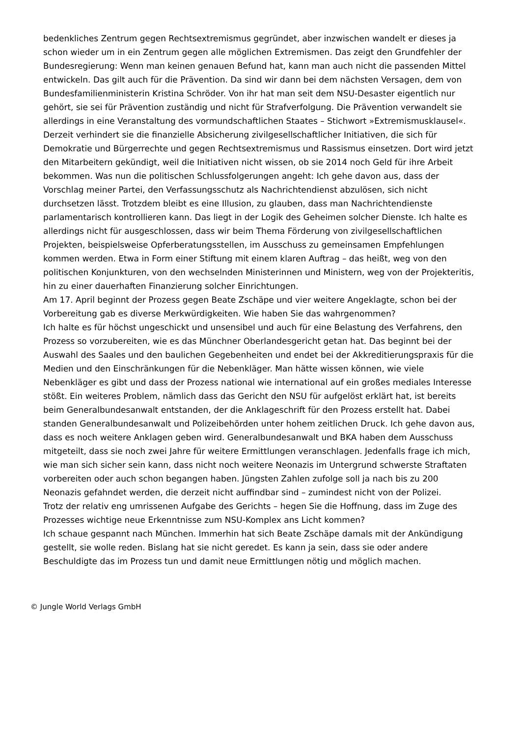bedenkliches Zentrum gegen Rechtsextremismus gegründet, aber inzwischen wandelt er dieses ja schon wieder um in ein Zentrum gegen alle möglichen Extremismen. Das zeigt den Grundfehler der Bundesregierung: Wenn man keinen genauen Befund hat, kann man auch nicht die passenden Mittel entwickeln. Das gilt auch für die Prävention. Da sind wir dann bei dem nächsten Versagen, dem von Bundesfamilienministerin Kristina Schröder. Von ihr hat man seit dem NSU-Desaster eigentlich nur gehört, sie sei für Prävention zuständig und nicht für Strafverfolgung. Die Prävention verwandelt sie allerdings in eine Veranstaltung des vormundschaftlichen Staates – Stichwort »Extremismusklausel«. Derzeit verhindert sie die finanzielle Absicherung zivilgesellschaftlicher Initiativen, die sich für Demokratie und Bürgerrechte und gegen Rechtsextremismus und Rassismus einsetzen. Dort wird jetzt den Mitarbeitern gekündigt, weil die Initiativen nicht wissen, ob sie 2014 noch Geld für ihre Arbeit bekommen. Was nun die politischen Schlussfolgerungen angeht: Ich gehe davon aus, dass der Vorschlag meiner Partei, den Verfassungsschutz als Nachrichtendienst abzulösen, sich nicht durchsetzen lässt. Trotzdem bleibt es eine Illusion, zu glauben, dass man Nachrichtendienste parlamentarisch kontrollieren kann. Das liegt in der Logik des Geheimen solcher Dienste. Ich halte es allerdings nicht für ausgeschlossen, dass wir beim Thema Förderung von zivilgesellschaftlichen Projekten, beispielsweise Opferberatungsstellen, im Ausschuss zu gemeinsamen Empfehlungen kommen werden. Etwa in Form einer Stiftung mit einem klaren Auftrag – das heißt, weg von den politischen Konjunkturen, von den wechselnden Ministerinnen und Ministern, weg von der Projekteritis, hin zu einer dauerhaften Finanzierung solcher Einrichtungen.
Am 17. April beginnt der Prozess gegen Beate Zschäpe und vier weitere Angeklagte, schon bei der Vorbereitung gab es diverse Merkwürdigkeiten. Wie haben Sie das wahrgenommen?
Ich halte es für höchst ungeschickt und unsensibel und auch für eine Belastung des Verfahrens, den Prozess so vorzubereiten, wie es das Münchner Oberlandesgericht getan hat. Das beginnt bei der Auswahl des Saales und den baulichen Gegebenheiten und endet bei der Akkreditierungspraxis für die Medien und den Einschränkungen für die Nebenkläger. Man hätte wissen können, wie viele Nebenkläger es gibt und dass der Prozess national wie international auf ein großes mediales Interesse stößt. Ein weiteres Problem, nämlich dass das Gericht den NSU für aufgelöst erklärt hat, ist bereits beim Generalbundesanwalt entstanden, der die Anklageschrift für den Prozess erstellt hat. Dabei standen Generalbundesanwalt und Polizeibehörden unter hohem zeitlichen Druck. Ich gehe davon aus, dass es noch weitere Anklagen geben wird. Generalbundesanwalt und BKA haben dem Ausschuss mitgeteilt, dass sie noch zwei Jahre für weitere Ermittlungen veranschlagen. Jedenfalls frage ich mich, wie man sich sicher sein kann, dass nicht noch weitere Neonazis im Untergrund schwerste Straftaten vorbereiten oder auch schon begangen haben. Jüngsten Zahlen zufolge soll ja nach bis zu 200 Neonazis gefahndet werden, die derzeit nicht auffindbar sind – zumindest nicht von der Polizei.
Trotz der relativ eng umrissenen Aufgabe des Gerichts – hegen Sie die Hoffnung, dass im Zuge des Prozesses wichtige neue Erkenntnisse zum NSU-Komplex ans Licht kommen?
Ich schaue gespannt nach München. Immerhin hat sich Beate Zschäpe damals mit der Ankündigung gestellt, sie wolle reden. Bislang hat sie nicht geredet. Es kann ja sein, dass sie oder andere Beschuldigte das im Prozess tun und damit neue Ermittlungen nötig und möglich machen.
© Jungle World Verlags GmbH